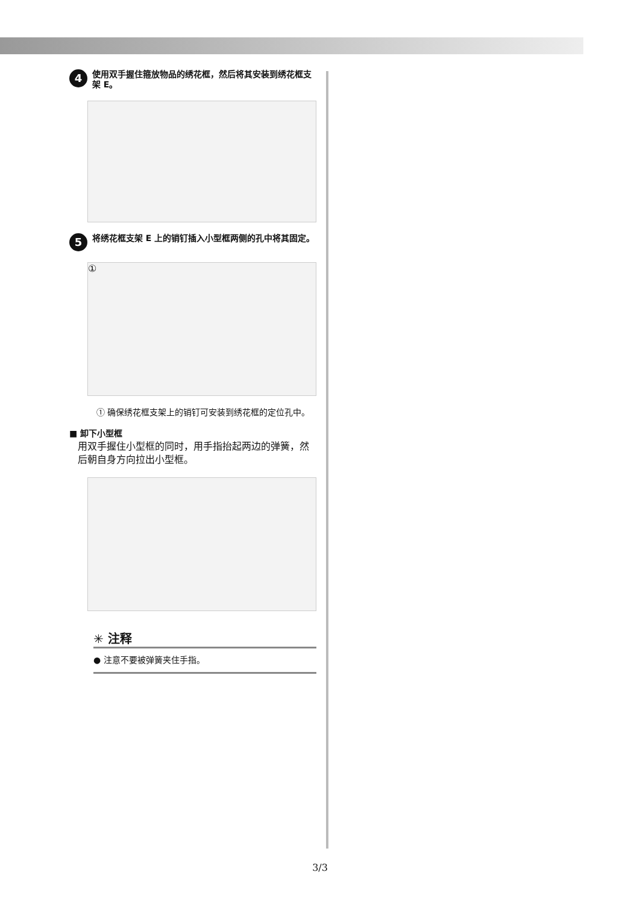4 使用双手握住箍放物品的绣花框，然后将其安装到绣花框支架 E。
5 将绣花框支架 E 上的销钉插入小型框两侧的孔中将其固定。
①
① 确保绣花框支架上的销钉可安装到绣花框的定位孔中。
■ 卸下小型框
用双手握住小型框的同时，用手指抬起两边的弹簧，然后朝自身方向拉出小型框。
✳ 注释
● 注意不要被弹簧夹住手指。
3/3